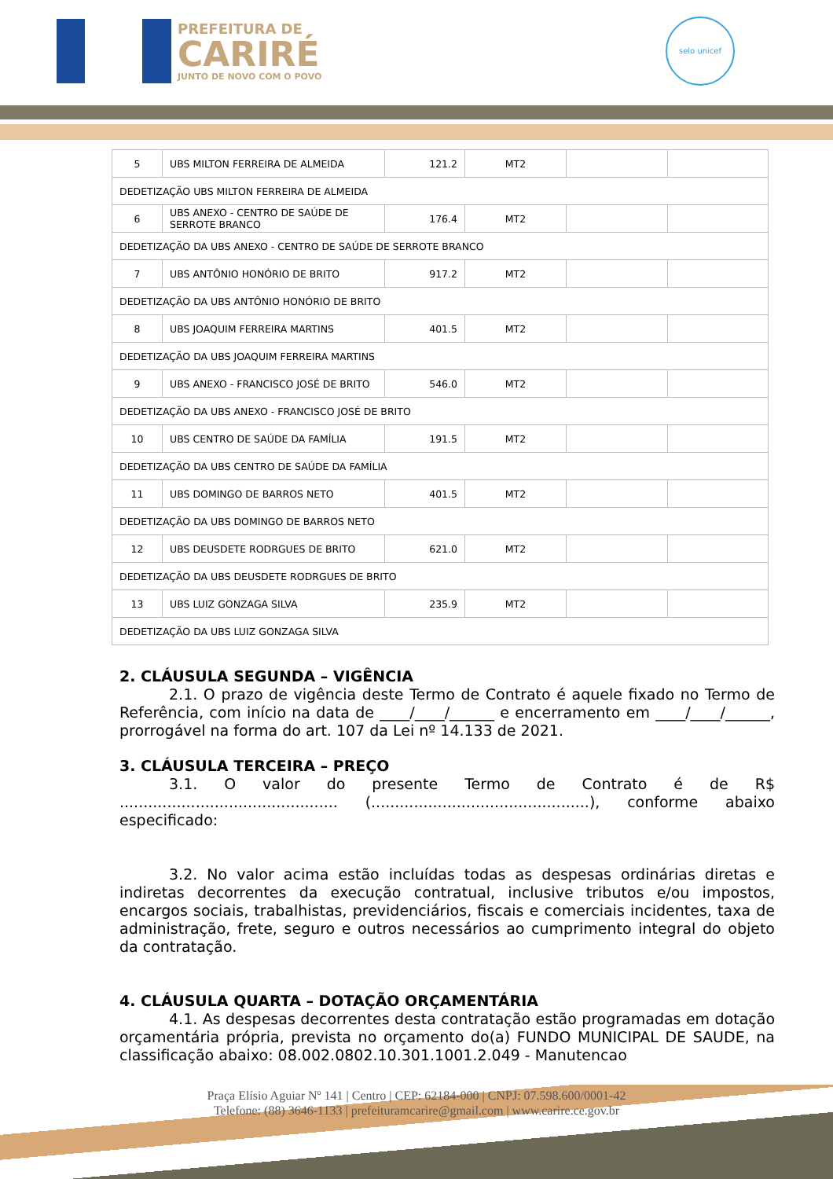PREFEITURA DE
CARIRÉ
JUNTO DE NOVO COM O POVO
selo unicef
| 5 | UBS MILTON FERREIRA DE ALMEIDA | 121.2 | MT2 | | |
| DEDETIZAÇÃO UBS MILTON FERREIRA DE ALMEIDA | | | | | |
| 6 | UBS ANEXO - CENTRO DE SAÚDE DE SERROTE BRANCO | 176.4 | MT2 | | |
| DEDETIZAÇÃO DA UBS ANEXO - CENTRO DE SAÚDE DE SERROTE BRANCO | | | | | |
| 7 | UBS ANTÔNIO HONÓRIO DE BRITO | 917.2 | MT2 | | |
| DEDETIZAÇÃO DA UBS ANTÔNIO HONÓRIO DE BRITO | | | | | |
| 8 | UBS JOAQUIM FERREIRA MARTINS | 401.5 | MT2 | | |
| DEDETIZAÇÃO DA UBS JOAQUIM FERREIRA MARTINS | | | | | |
| 9 | UBS ANEXO - FRANCISCO JOSÉ DE BRITO | 546.0 | MT2 | | |
| DEDETIZAÇÃO DA UBS ANEXO - FRANCISCO JOSÉ DE BRITO | | | | | |
| 10 | UBS CENTRO DE SAÚDE DA FAMÍLIA | 191.5 | MT2 | | |
| DEDETIZAÇÃO DA UBS CENTRO DE SAÚDE DA FAMÍLIA | | | | | |
| 11 | UBS DOMINGO DE BARROS NETO | 401.5 | MT2 | | |
| DEDETIZAÇÃO DA UBS DOMINGO DE BARROS NETO | | | | | |
| 12 | UBS DEUSDETE RODRGUES DE BRITO | 621.0 | MT2 | | |
| DEDETIZAÇÃO DA UBS DEUSDETE RODRGUES DE BRITO | | | | | |
| 13 | UBS LUIZ GONZAGA SILVA | 235.9 | MT2 | | |
| DEDETIZAÇÃO DA UBS LUIZ GONZAGA SILVA | | | | | |
2. CLÁUSULA SEGUNDA – VIGÊNCIA
2.1. O prazo de vigência deste Termo de Contrato é aquele fixado no Termo de Referência, com início na data de ____/____/______ e encerramento em ____/____/______, prorrogável na forma do art. 107 da Lei nº 14.133 de 2021.
3. CLÁUSULA TERCEIRA – PREÇO
3.1. O valor do presente Termo de Contrato é de R$ .............................................. (..............................................), conforme abaixo especificado:
3.2. No valor acima estão incluídas todas as despesas ordinárias diretas e indiretas decorrentes da execução contratual, inclusive tributos e/ou impostos, encargos sociais, trabalhistas, previdenciários, fiscais e comerciais incidentes, taxa de administração, frete, seguro e outros necessários ao cumprimento integral do objeto da contratação.
4. CLÁUSULA QUARTA – DOTAÇÃO ORÇAMENTÁRIA
4.1. As despesas decorrentes desta contratação estão programadas em dotação orçamentária própria, prevista no orçamento do(a) FUNDO MUNICIPAL DE SAUDE, na classificação abaixo: 08.002.0802.10.301.1001.2.049 - Manutencao
Praça Elísio Aguiar Nº 141 | Centro | CEP: 62184-000 | CNPJ: 07.598.600/0001-42
Telefone: (88) 3646-1133 | prefeituramcarire@gmail.com | www.carire.ce.gov.br